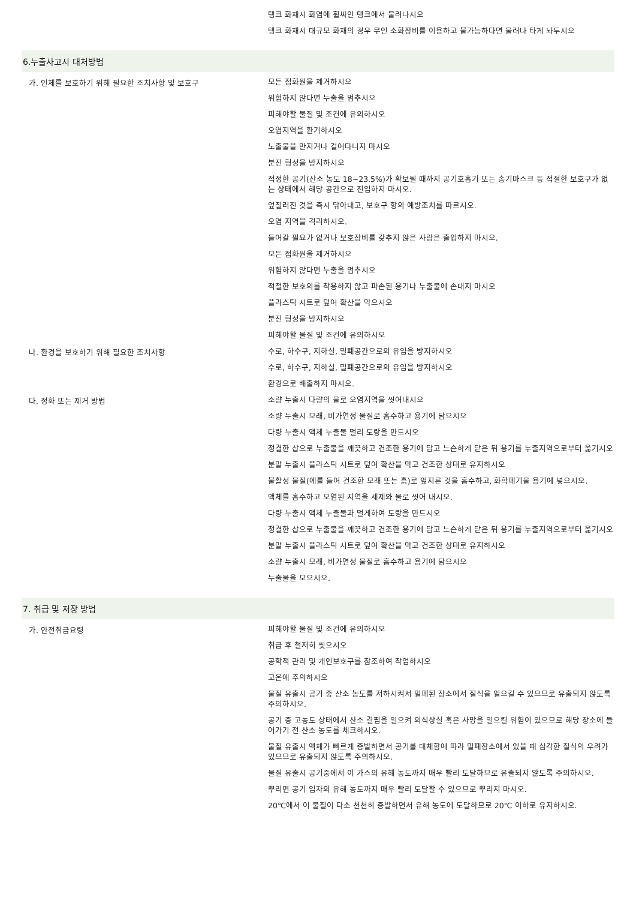| | 탱크 화재시 화염에 휩싸인 탱크에서 물러나시오 탱크 화재시 대규모 화재의 경우 무인 소화장비를 이용하고 불가능하다면 물러나 타게 놔두시오 |
6.누출사고시 대처방법
| 가. 인체를 보호하기 위해 필요한 조치사항 및 보호구 | 모든 점화원을 제거하시오 위험하지 않다면 누출을 멈추시오 피해야할 물질 및 조건에 유의하시오 오염지역을 환기하시오 노출물을 만지거나 걸어다니지 마시오 분진 형성을 방지하시오 적정한 공기(산소 농도 18~23.5%)가 확보될 때까지 공기호흡기 또는 송기마스크 등 적절한 보호구가 없는 상태에서 해당 공간으로 진입하지 마시오. 엎질러진 것을 즉시 닦아내고, 보호구 항의 예방조치를 따르시오. 오염 지역을 격리하시오. 들어갈 필요가 없거나 보호장비를 갖추지 않은 사람은 출입하지 마시오. 모든 점화원을 제거하시오 위험하지 않다면 누출을 멈추시오 적절한 보호의를 착용하지 않고 파손된 용기나 누출물에 손대지 마시오 플라스틱 시트로 덮어 확산을 막으시오 분진 형성을 방지하시오 피해야할 물질 및 조건에 유의하시오 |
| 나. 환경을 보호하기 위해 필요한 조치사항 | 수로, 하수구, 지하실, 밀폐공간으로의 유입을 방지하시오 수로, 하수구, 지하실, 밀폐공간으로의 유입을 방지하시오 환경으로 배출하지 마시오. |
| 다. 정화 또는 제거 방법 | 소량 누출시 다량의 물로 오염지역을 씻어내시오 소량 누출시 모래, 비가연성 물질로 흡수하고 용기에 담으시오 다량 누출시 액체 누출물 멀리 도랑을 만드시오 청결한 삽으로 누출물을 깨끗하고 건조한 용기에 담고 느슨하게 닫은 뒤 용기를 누출지역으로부터 옮기시오 분말 누출시 플라스틱 시트로 덮어 확산을 막고 건조한 상태로 유지하시오 불활성 물질(예를 들어 건조한 모래 또는 흙)로 엎지른 것을 흡수하고, 화학폐기물 용기에 넣으시오. 액체를 흡수하고 오염된 지역을 세제와 물로 씻어 내시오. 다량 누출시 액체 누출물과 멀게하여 도랑을 만드시오 청결한 삽으로 누출물을 깨끗하고 건조한 용기에 담고 느슨하게 닫은 뒤 용기를 누출지역으로부터 옮기시오 분말 누출시 플라스틱 시트로 덮어 확산을 막고 건조한 상태로 유지하시오 소량 누출시 모래, 비가연성 물질로 흡수하고 용기에 담으시오 누출물을 모으시오. |
7. 취급 및 저장 방법
| 가. 안전취급요령 | 피해야할 물질 및 조건에 유의하시오 취급 후 철저히 씻으시오 공학적 관리 및 개인보호구를 참조하여 작업하시오 고온에 주의하시오 물질 유출시 공기 중 산소 농도를 저하시켜서 밀폐된 장소에서 질식을 일으킬 수 있으므로 유출되지 않도록 주의하시오. 공기 중 고농도 상태에서 산소 결핍을 일으켜 의식상실 혹은 사망을 일으킬 위험이 있으므로 해당 장소에 들어가기 전 산소 농도를 체크하시오. 물질 유출시 액체가 빠르게 증발하면서 공기를 대체함에 따라 밀폐장소에서 있을 때 심각한 질식의 우려가 있으므로 유출되지 않도록 주의하시오. 물질 유출시 공기중에서 이 가스의 유해 농도까지 매우 빨리 도달하므로 유출되지 않도록 주의하시오. 뿌리면 공기 입자의 유해 농도까지 매우 빨리 도달할 수 있으므로 뿌리지 마시오. 20℃에서 이 물질이 다소 천천히 증발하면서 유해 농도에 도달하므로 20℃ 이하로 유지하시오. |